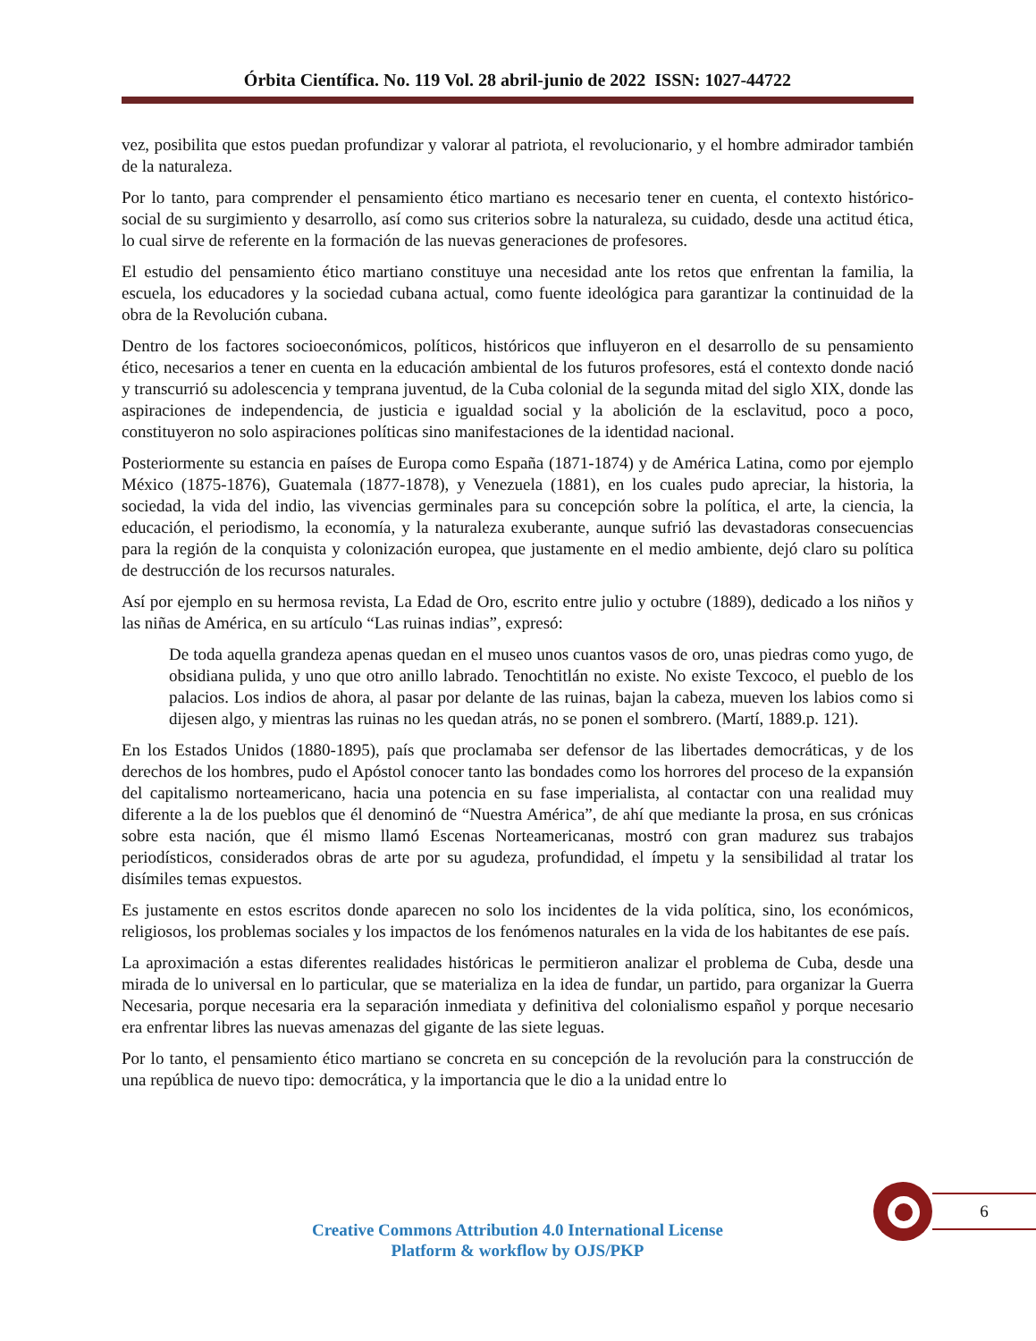Órbita Científica. No. 119 Vol. 28 abril-junio de 2022 ISSN: 1027-44722
vez, posibilita que estos puedan profundizar y valorar al patriota, el revolucionario, y el hombre admirador también de la naturaleza.
Por lo tanto, para comprender el pensamiento ético martiano es necesario tener en cuenta, el contexto histórico-social de su surgimiento y desarrollo, así como sus criterios sobre la naturaleza, su cuidado, desde una actitud ética, lo cual sirve de referente en la formación de las nuevas generaciones de profesores.
El estudio del pensamiento ético martiano constituye una necesidad ante los retos que enfrentan la familia, la escuela, los educadores y la sociedad cubana actual, como fuente ideológica para garantizar la continuidad de la obra de la Revolución cubana.
Dentro de los factores socioeconómicos, políticos, históricos que influyeron en el desarrollo de su pensamiento ético, necesarios a tener en cuenta en la educación ambiental de los futuros profesores, está el contexto donde nació y transcurrió su adolescencia y temprana juventud, de la Cuba colonial de la segunda mitad del siglo XIX, donde las aspiraciones de independencia, de justicia e igualdad social y la abolición de la esclavitud, poco a poco, constituyeron no solo aspiraciones políticas sino manifestaciones de la identidad nacional.
Posteriormente su estancia en países de Europa como España (1871-1874) y de América Latina, como por ejemplo México (1875-1876), Guatemala (1877-1878), y Venezuela (1881), en los cuales pudo apreciar, la historia, la sociedad, la vida del indio, las vivencias germinales para su concepción sobre la política, el arte, la ciencia, la educación, el periodismo, la economía, y la naturaleza exuberante, aunque sufrió las devastadoras consecuencias para la región de la conquista y colonización europea, que justamente en el medio ambiente, dejó claro su política de destrucción de los recursos naturales.
Así por ejemplo en su hermosa revista, La Edad de Oro, escrito entre julio y octubre (1889), dedicado a los niños y las niñas de América, en su artículo “Las ruinas indias”, expresó:
De toda aquella grandeza apenas quedan en el museo unos cuantos vasos de oro, unas piedras como yugo, de obsidiana pulida, y uno que otro anillo labrado. Tenochtitlán no existe. No existe Texcoco, el pueblo de los palacios. Los indios de ahora, al pasar por delante de las ruinas, bajan la cabeza, mueven los labios como si dijesen algo, y mientras las ruinas no les quedan atrás, no se ponen el sombrero. (Martí, 1889.p. 121).
En los Estados Unidos (1880-1895), país que proclamaba ser defensor de las libertades democráticas, y de los derechos de los hombres, pudo el Apóstol conocer tanto las bondades como los horrores del proceso de la expansión del capitalismo norteamericano, hacia una potencia en su fase imperialista, al contactar con una realidad muy diferente a la de los pueblos que él denominó de “Nuestra América”, de ahí que mediante la prosa, en sus crónicas sobre esta nación, que él mismo llamó Escenas Norteamericanas, mostró con gran madurez sus trabajos periodísticos, considerados obras de arte por su agudeza, profundidad, el ímpetu y la sensibilidad al tratar los disímiles temas expuestos.
Es justamente en estos escritos donde aparecen no solo los incidentes de la vida política, sino, los económicos, religiosos, los problemas sociales y los impactos de los fenómenos naturales en la vida de los habitantes de ese país.
La aproximación a estas diferentes realidades históricas le permitieron analizar el problema de Cuba, desde una mirada de lo universal en lo particular, que se materializa en la idea de fundar, un partido, para organizar la Guerra Necesaria, porque necesaria era la separación inmediata y definitiva del colonialismo español y porque necesario era enfrentar libres las nuevas amenazas del gigante de las siete leguas.
Por lo tanto, el pensamiento ético martiano se concreta en su concepción de la revolución para la construcción de una república de nuevo tipo: democrática, y la importancia que le dio a la unidad entre lo
6
Creative Commons Attribution 4.0 International License
Platform & workflow by OJS/PKP